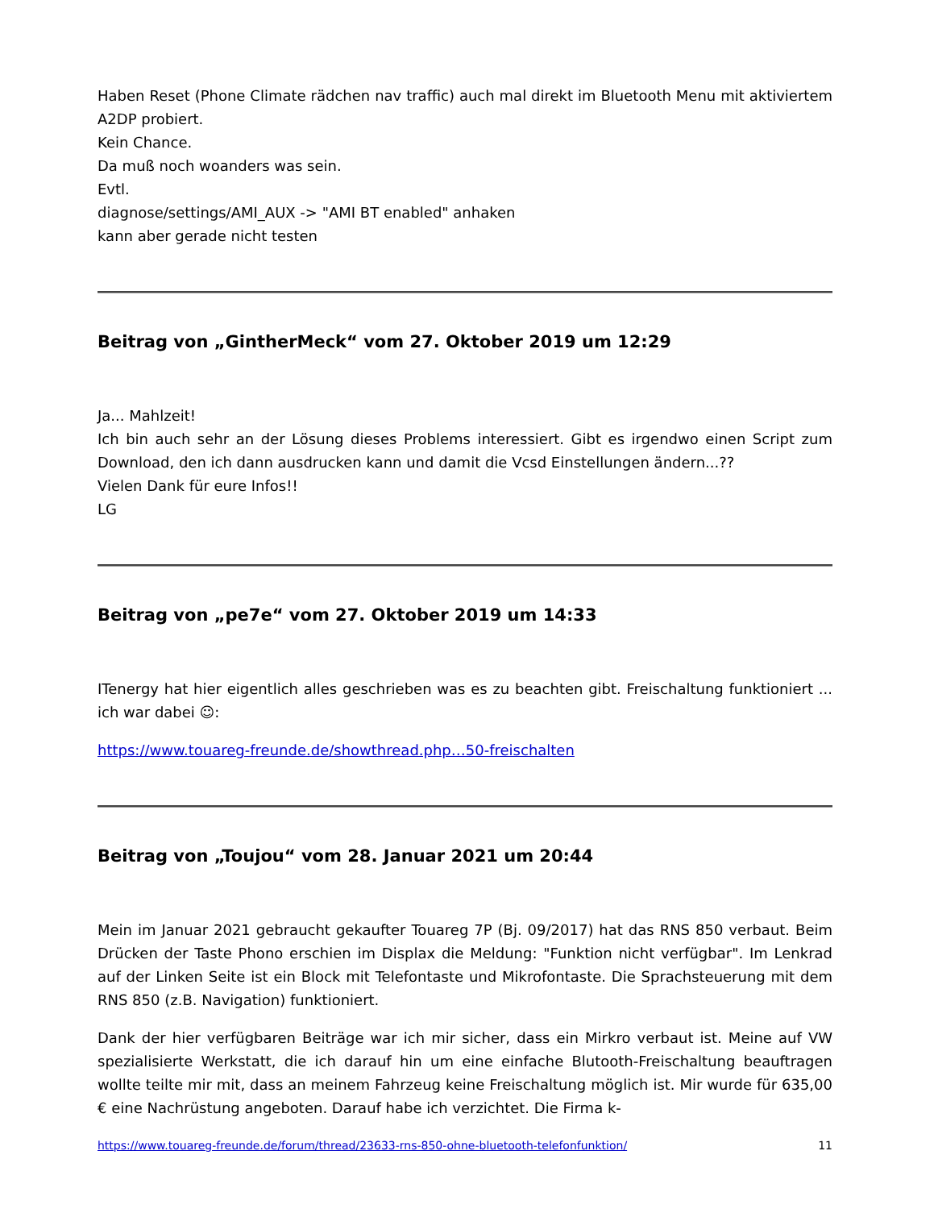Haben Reset (Phone Climate rädchen nav traffic) auch mal direkt im Bluetooth Menu mit aktiviertem A2DP probiert.
Kein Chance.
Da muß noch woanders was sein.
Evtl.
diagnose/settings/AMI_AUX -> "AMI BT enabled" anhaken
kann aber gerade nicht testen
Beitrag von „GintherMeck“ vom 27. Oktober 2019 um 12:29
Ja... Mahlzeit!
Ich bin auch sehr an der Lösung dieses Problems interessiert. Gibt es irgendwo einen Script zum Download, den ich dann ausdrucken kann und damit die Vcsd Einstellungen ändern...??
Vielen Dank für eure Infos!!
LG
Beitrag von „pe7e“ vom 27. Oktober 2019 um 14:33
ITenergy hat hier eigentlich alles geschrieben was es zu beachten gibt. Freischaltung funktioniert ... ich war dabei ☺:
https://www.touareg-freunde.de/showthread.php…50-freischalten
Beitrag von „Toujou“ vom 28. Januar 2021 um 20:44
Mein im Januar 2021 gebraucht gekaufter Touareg 7P (Bj. 09/2017) hat das RNS 850 verbaut. Beim Drücken der Taste Phono erschien im Displax die Meldung: "Funktion nicht verfügbar". Im Lenkrad auf der Linken Seite ist ein Block mit Telefontaste und Mikrofontaste. Die Sprachsteuerung mit dem RNS 850 (z.B. Navigation) funktioniert.
Dank der hier verfügbaren Beiträge war ich mir sicher, dass ein Mirkro verbaut ist. Meine auf VW spezialisierte Werkstatt, die ich darauf hin um eine einfache Blutooth-Freischaltung beauftragen wollte teilte mir mit, dass an meinem Fahrzeug keine Freischaltung möglich ist. Mir wurde für 635,00 € eine Nachrüstung angeboten. Darauf habe ich verzichtet. Die Firma k-
https://www.touareg-freunde.de/forum/thread/23633-rns-850-ohne-bluetooth-telefonfunktion/ 11